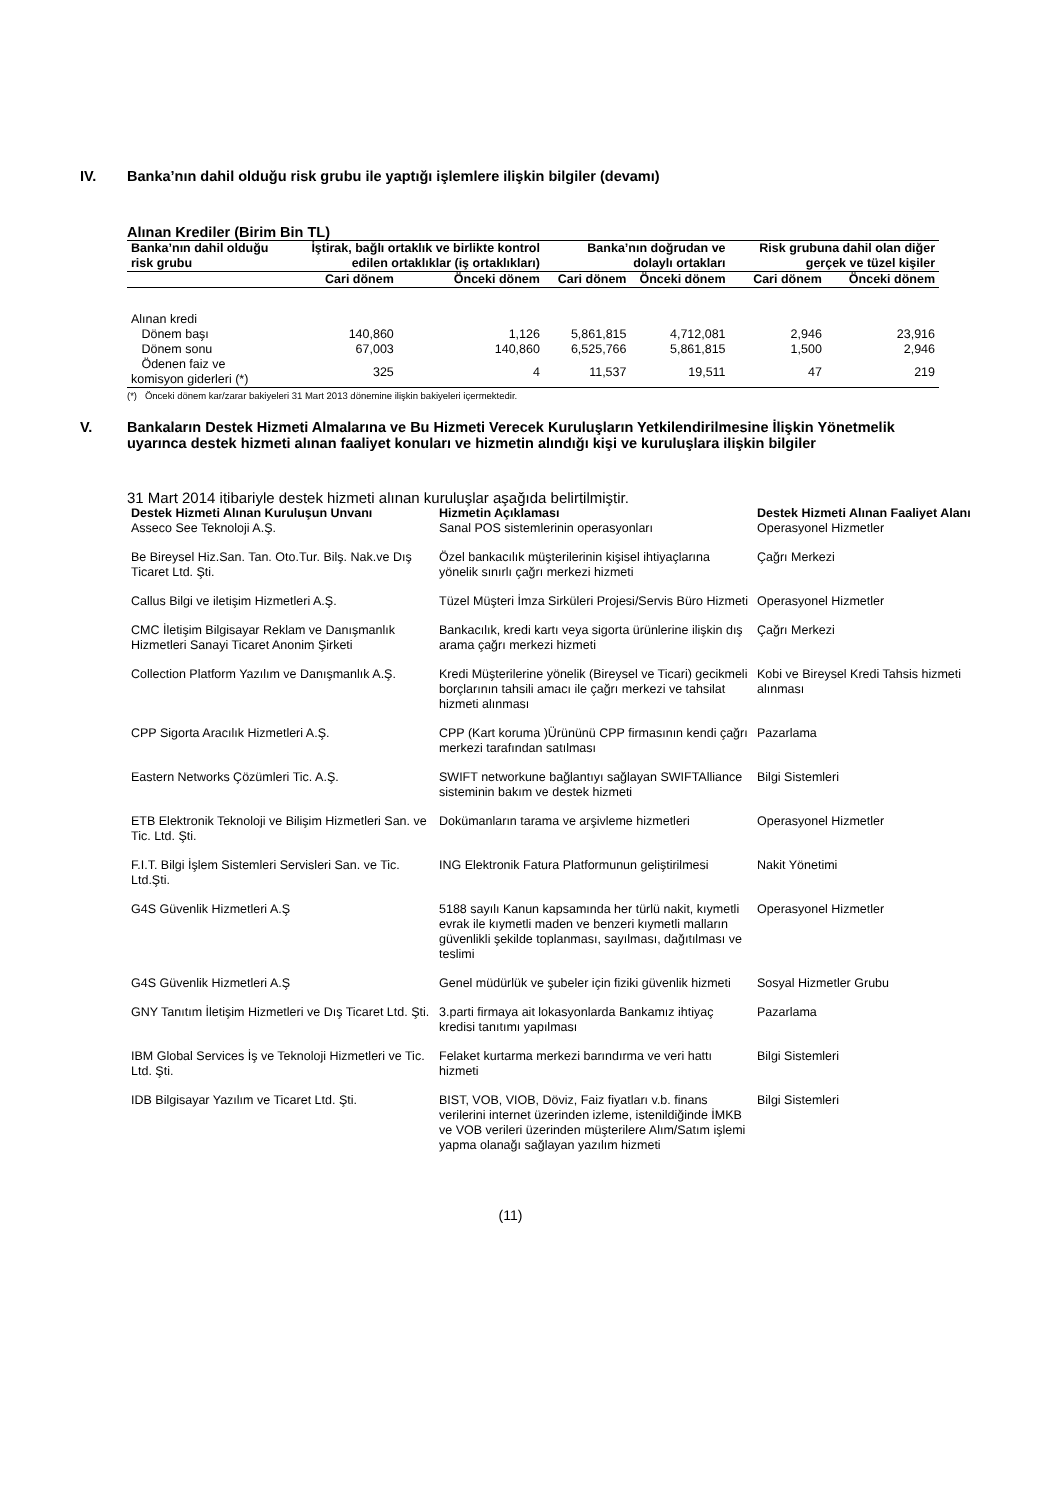IV. Banka’nın dahil olduğu risk grubu ile yaptığı işlemlere ilişkin bilgiler (devamı)
Alınan Krediler (Birim Bin TL)
| Banka’nın dahil olduğu risk grubu | İştirak, bağlı ortaklık ve birlikte kontrol edilen ortaklıklar (iş ortaklıkları) | | Banka’nın doğrudan ve dolaylı ortakları | | Risk grubuna dahil olan diğer gerçek ve tüzel kişiler | |
| --- | --- | --- | --- | --- | --- | --- |
| | Cari dönem | Önceki dönem | Cari dönem | Önceki dönem | Cari dönem | Önceki dönem |
| Alınan kredi | | | | | | |
| Dönem başı | 140,860 | 1,126 | 5,861,815 | 4,712,081 | 2,946 | 23,916 |
| Dönem sonu | 67,003 | 140,860 | 6,525,766 | 5,861,815 | 1,500 | 2,946 |
| Ödenen faiz ve komisyon giderleri (*) | 325 | 4 | 11,537 | 19,511 | 47 | 219 |
(*) Önceki dönem kar/zarar bakiyeleri 31 Mart 2013 dönemine ilişkin bakiyeleri içermektedir.
V. Bankaların Destek Hizmeti Almalarına ve Bu Hizmeti Verecek Kuruluşların Yetkilendirilmesine İlişkin Yönetmelik uyarınca destek hizmeti alınan faaliyet konuları ve hizmetin alındığı kişi ve kuruluşlara ilişkin bilgiler
31 Mart 2014 itibariyle destek hizmeti alınan kuruluşlar aşağıda belirtilmiştir.
| Destek Hizmeti Alınan Kuruluşun Unvanı | Hizmetin Açıklaması | Destek Hizmeti Alınan Faaliyet Alanı |
| --- | --- | --- |
| Asseco See Teknoloji A.Ş. | Sanal POS sistemlerinin operasyonları | Operasyonel Hizmetler |
| Be Bireysel Hiz.San. Tan. Oto.Tur. Bilş. Nak.ve Dış Ticaret Ltd. Şti. | Özel bankacılık müşterilerinin kişisel ihtiyaçlarına yönelik sınırlı çağrı merkezi hizmeti | Çağrı Merkezi |
| Callus Bilgi ve iletişim Hizmetleri A.Ş. | Tüzel Müşteri İmza Sirküleri Projesi/Servis Büro Hizmeti | Operasyonel Hizmetler |
| CMC İletişim Bilgisayar Reklam ve Danışmanlık Hizmetleri Sanayi Ticaret Anonim Şirketi | Bankacılık, kredi kartı veya sigorta ürünlerine ilişkin dış arama çağrı merkezi hizmeti | Çağrı Merkezi |
| Collection Platform Yazılım ve Danışmanlık A.Ş. | Kredi Müşterilerine yönelik (Bireysel ve Ticari) gecikmeli borçlarının tahsili amacı ile çağrı merkezi ve tahsilat hizmeti alınması | Kobi ve Bireysel Kredi Tahsis hizmeti alınması |
| CPP Sigorta Aracılık Hizmetleri A.Ş. | CPP (Kart koruma )Ürününü CPP firmasının kendi çağrı merkezi tarafından satılması | Pazarlama |
| Eastern Networks Çözümleri Tic. A.Ş. | SWIFT networkune bağlantıyı sağlayan SWIFTAlliance sisteminin bakım ve destek hizmeti | Bilgi Sistemleri |
| ETB Elektronik Teknoloji ve Bilişim Hizmetleri San. ve Tic. Ltd. Şti. | Dokümanların tarama ve arşivleme hizmetleri | Operasyonel Hizmetler |
| F.I.T. Bilgi İşlem Sistemleri Servisleri San. ve Tic. Ltd.Şti. | ING Elektronik Fatura Platformunun geliştirilmesi | Nakit Yönetimi |
| G4S Güvenlik Hizmetleri A.Ş | 5188 sayılı Kanun kapsamında her türlü nakit, kıymetli evrak ile kıymetli maden ve benzeri kıymetli malların güvenlikli şekilde toplanması, sayılması, dağıtılması ve teslimi | Operasyonel Hizmetler |
| G4S Güvenlik Hizmetleri A.Ş | Genel müdürlük ve şubeler için fiziki güvenlik hizmeti | Sosyal Hizmetler Grubu |
| GNY Tanıtım İletişim Hizmetleri ve Dış Ticaret Ltd. Şti. | 3.parti firmaya ait lokasyonlarda Bankamız ihtiyaç kredisi tanıtımı yapılması | Pazarlama |
| IBM Global Services İş ve Teknoloji Hizmetleri ve Tic. Ltd. Şti. | Felaket kurtarma merkezi barındırma ve veri hattı hizmeti | Bilgi Sistemleri |
| IDB Bilgisayar Yazılım ve Ticaret Ltd. Şti. | BIST, VOB, VIOB, Döviz, Faiz fiyatları v.b. finans verilerini internet üzerinden izleme, istenildiğinde İMKB ve VOB verileri üzerinden müşterilere Alım/Satım işlemi yapma olanağı sağlayan yazılım hizmeti | Bilgi Sistemleri |
(11)